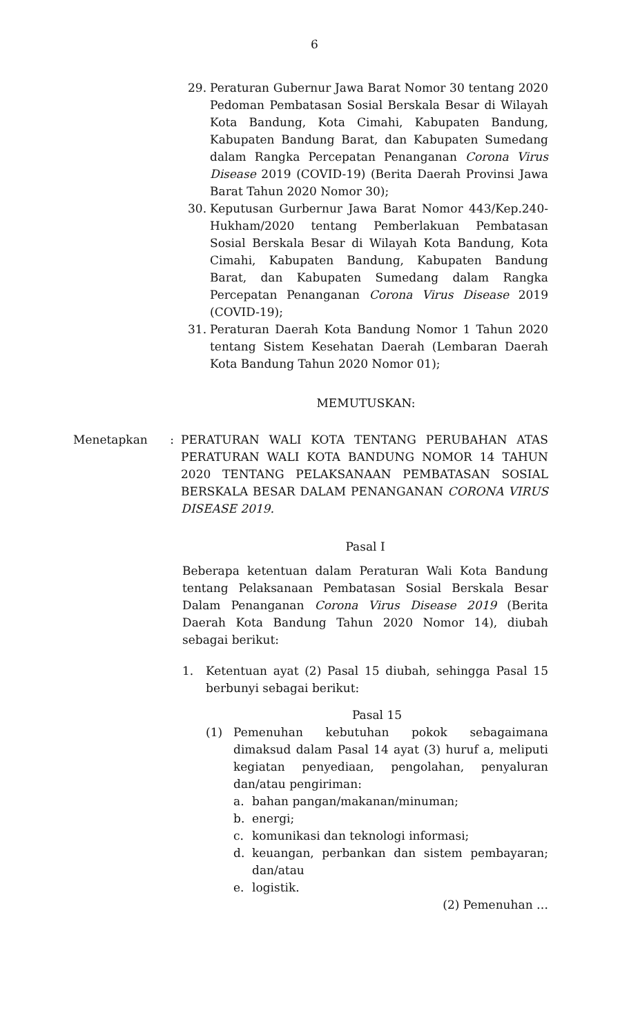6
29. Peraturan Gubernur Jawa Barat Nomor 30 tentang 2020 Pedoman Pembatasan Sosial Berskala Besar di Wilayah Kota Bandung, Kota Cimahi, Kabupaten Bandung, Kabupaten Bandung Barat, dan Kabupaten Sumedang dalam Rangka Percepatan Penanganan Corona Virus Disease 2019 (COVID-19) (Berita Daerah Provinsi Jawa Barat Tahun 2020 Nomor 30);
30. Keputusan Gurbernur Jawa Barat Nomor 443/Kep.240-Hukham/2020 tentang Pemberlakuan Pembatasan Sosial Berskala Besar di Wilayah Kota Bandung, Kota Cimahi, Kabupaten Bandung, Kabupaten Bandung Barat, dan Kabupaten Sumedang dalam Rangka Percepatan Penanganan Corona Virus Disease 2019 (COVID-19);
31. Peraturan Daerah Kota Bandung Nomor 1 Tahun 2020 tentang Sistem Kesehatan Daerah (Lembaran Daerah Kota Bandung Tahun 2020 Nomor 01);
MEMUTUSKAN:
Menetapkan : PERATURAN WALI KOTA TENTANG PERUBAHAN ATAS PERATURAN WALI KOTA BANDUNG NOMOR 14 TAHUN 2020 TENTANG PELAKSANAAN PEMBATASAN SOSIAL BERSKALA BESAR DALAM PENANGANAN CORONA VIRUS DISEASE 2019.
Pasal I
Beberapa ketentuan dalam Peraturan Wali Kota Bandung tentang Pelaksanaan Pembatasan Sosial Berskala Besar Dalam Penanganan Corona Virus Disease 2019 (Berita Daerah Kota Bandung Tahun 2020 Nomor 14), diubah sebagai berikut:
1. Ketentuan ayat (2) Pasal 15 diubah, sehingga Pasal 15 berbunyi sebagai berikut:
Pasal 15
(1) Pemenuhan kebutuhan pokok sebagaimana dimaksud dalam Pasal 14 ayat (3) huruf a, meliputi kegiatan penyediaan, pengolahan, penyaluran dan/atau pengiriman:
a. bahan pangan/makanan/minuman;
b. energi;
c. komunikasi dan teknologi informasi;
d. keuangan, perbankan dan sistem pembayaran; dan/atau
e. logistik.
(2) Pemenuhan …